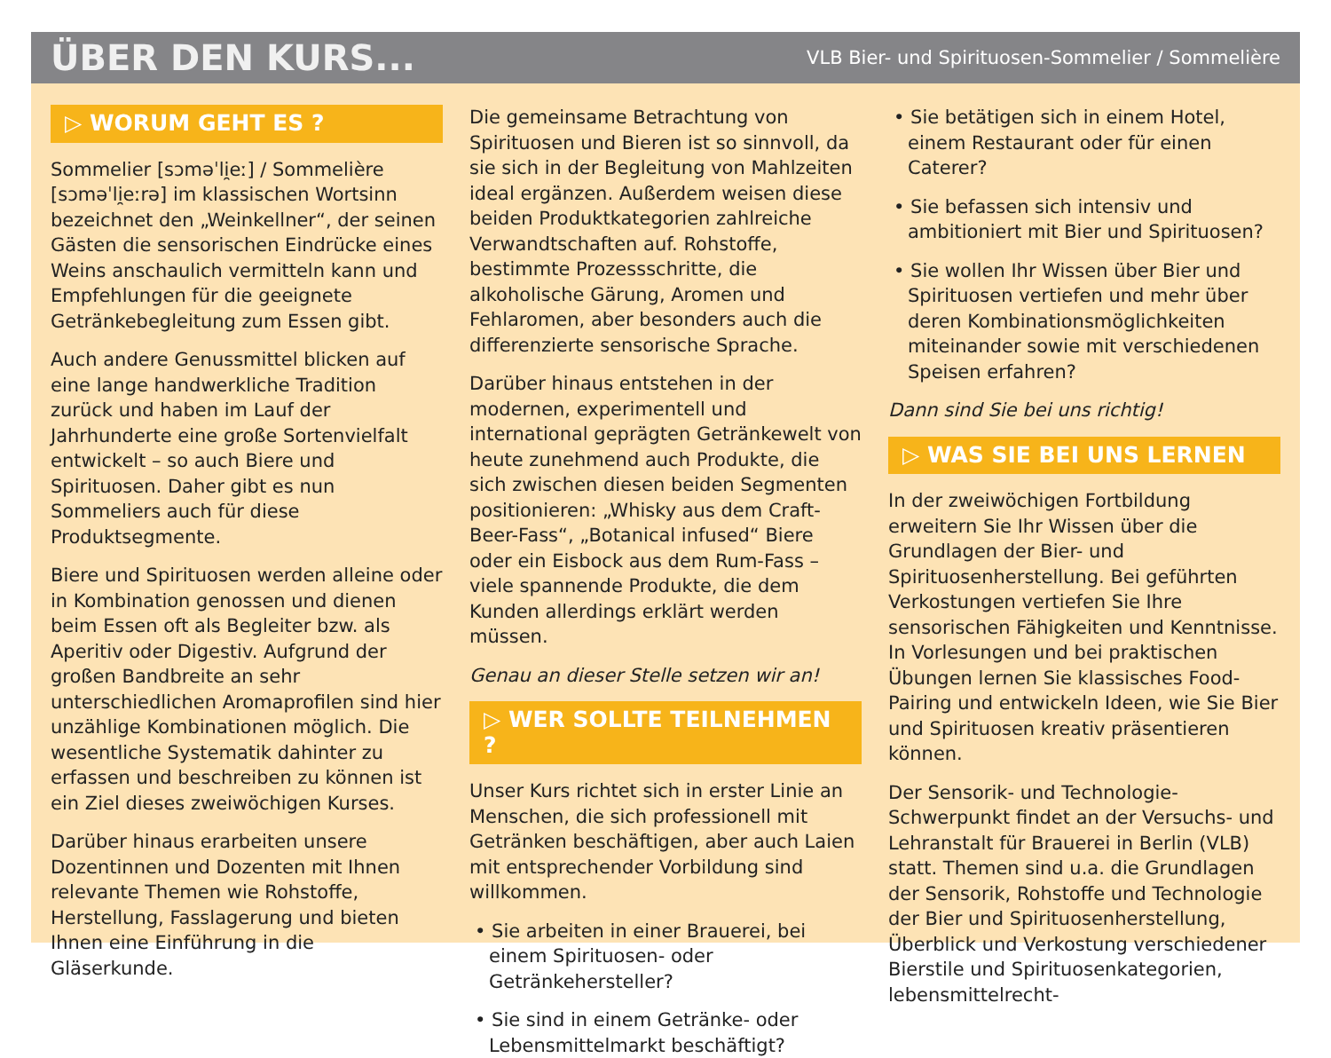ÜBER DEN KURS...
VLB Bier- und Spirituosen-Sommelier / Sommelière
▷ WORUM GEHT ES ?
Sommelier [sɔməˈli̯eː] / Sommelière [sɔməˈli̯eːrə] im klassischen Wortsinn bezeichnet den „Weinkellner“, der seinen Gästen die sensorischen Eindrücke eines Weins anschaulich vermitteln kann und Empfehlungen für die geeignete Getränkebegleitung zum Essen gibt.
Auch andere Genussmittel blicken auf eine lange handwerkliche Tradition zurück und haben im Lauf der Jahrhunderte eine große Sortenvielfalt entwickelt – so auch Biere und Spirituosen. Daher gibt es nun Sommeliers auch für diese Produktsegmente.
Biere und Spirituosen werden alleine oder in Kombination genossen und dienen beim Essen oft als Begleiter bzw. als Aperitiv oder Digestiv. Aufgrund der großen Bandbreite an sehr unterschiedlichen Aromaprofilen sind hier unzählige Kombinationen möglich. Die wesentliche Systematik dahinter zu erfassen und beschreiben zu können ist ein Ziel dieses zweiwöchigen Kurses.
Darüber hinaus erarbeiten unsere Dozentinnen und Dozenten mit Ihnen relevante Themen wie Rohstoffe, Herstellung, Fasslagerung und bieten Ihnen eine Einführung in die Gläserkunde.
Die gemeinsame Betrachtung von Spirituosen und Bieren ist so sinnvoll, da sie sich in der Begleitung von Mahlzeiten ideal ergänzen. Außerdem weisen diese beiden Produktkategorien zahlreiche Verwandtschaften auf. Rohstoffe, bestimmte Prozessschritte, die alkoholische Gärung, Aromen und Fehlaromen, aber besonders auch die differenzierte sensorische Sprache.
Darüber hinaus entstehen in der modernen, experimentell und international geprägten Getränkewelt von heute zunehmend auch Produkte, die sich zwischen diesen beiden Segmenten positionieren: „Whisky aus dem Craft-Beer-Fass“, „Botanical infused“ Biere oder ein Eisbock aus dem Rum-Fass – viele spannende Produkte, die dem Kunden allerdings erklärt werden müssen.
Genau an dieser Stelle setzen wir an!
▷ WER SOLLTE TEILNEHMEN ?
Unser Kurs richtet sich in erster Linie an Menschen, die sich professionell mit Getränken beschäftigen, aber auch Laien mit entsprechender Vorbildung sind willkommen.
• Sie arbeiten in einer Brauerei, bei einem Spirituosen- oder Getränkehersteller?
• Sie sind in einem Getränke- oder Lebensmittelmarkt beschäftigt?
• Sie betätigen sich in einem Hotel, einem Restaurant oder für einen Caterer?
• Sie befassen sich intensiv und ambitioniert mit Bier und Spirituosen?
• Sie wollen Ihr Wissen über Bier und Spirituosen vertiefen und mehr über deren Kombinationsmöglichkeiten miteinander sowie mit verschiedenen Speisen erfahren?
Dann sind Sie bei uns richtig!
▷ WAS SIE BEI UNS LERNEN
In der zweiwöchigen Fortbildung erweitern Sie Ihr Wissen über die Grundlagen der Bier- und Spirituosenherstellung. Bei geführten Verkostungen vertiefen Sie Ihre sensorischen Fähigkeiten und Kenntnisse. In Vorlesungen und bei praktischen Übungen lernen Sie klassisches Food-Pairing und entwickeln Ideen, wie Sie Bier und Spirituosen kreativ präsentieren können.
Der Sensorik- und Technologie-Schwerpunkt findet an der Versuchs- und Lehranstalt für Brauerei in Berlin (VLB) statt. Themen sind u.a. die Grundlagen der Sensorik, Rohstoffe und Technologie der Bier und Spirituosenherstellung, Überblick und Verkostung verschiedener Bierstile und Spirituosenkategorien, lebensmittelrecht-